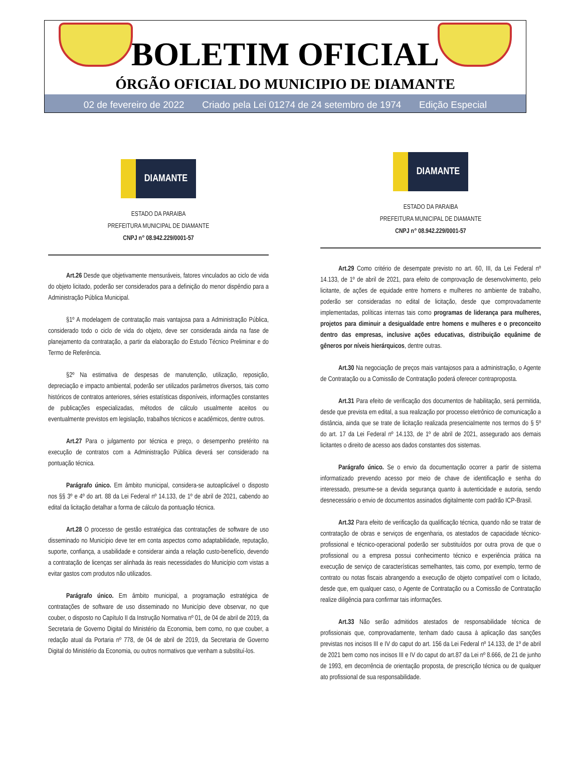BOLETIM OFICIAL
ÓRGÃO OFICIAL DO MUNICIPIO DE DIAMANTE
02 de fevereiro de 2022 Criado pela Lei 01274 de 24 setembro de 1974 Edição Especial
DIAMANTE
ESTADO DA PARAIBA
PREFEITURA MUNICIPAL DE DIAMANTE
CNPJ n° 08.942.229/0001-57
Art.26 Desde que objetivamente mensuráveis, fatores vinculados ao ciclo de vida do objeto licitado, poderão ser considerados para a definição do menor dispêndio para a Administração Pública Municipal.
§1º A modelagem de contratação mais vantajosa para a Administração Pública, considerado todo o ciclo de vida do objeto, deve ser considerada ainda na fase de planejamento da contratação, a partir da elaboração do Estudo Técnico Preliminar e do Termo de Referência.
§2º Na estimativa de despesas de manutenção, utilização, reposição, depreciação e impacto ambiental, poderão ser utilizados parâmetros diversos, tais como históricos de contratos anteriores, séries estatísticas disponíveis, informações constantes de publicações especializadas, métodos de cálculo usualmente aceitos ou eventualmente previstos em legislação, trabalhos técnicos e acadêmicos, dentre outros.
Art.27 Para o julgamento por técnica e preço, o desempenho pretérito na execução de contratos com a Administração Pública deverá ser considerado na pontuação técnica.
Parágrafo único. Em âmbito municipal, considera-se autoaplicável o disposto nos §§ 3º e 4º do art. 88 da Lei Federal nº 14.133, de 1º de abril de 2021, cabendo ao edital da licitação detalhar a forma de cálculo da pontuação técnica.
Art.28 O processo de gestão estratégica das contratações de software de uso disseminado no Município deve ter em conta aspectos como adaptabilidade, reputação, suporte, confiança, a usabilidade e considerar ainda a relação custo-benefício, devendo a contratação de licenças ser alinhada às reais necessidades do Município com vistas a evitar gastos com produtos não utilizados.
Parágrafo único. Em âmbito municipal, a programação estratégica de contratações de software de uso disseminado no Município deve observar, no que couber, o disposto no Capítulo II da Instrução Normativa nº 01, de 04 de abril de 2019, da Secretaria de Governo Digital do Ministério da Economia, bem como, no que couber, a redação atual da Portaria nº 778, de 04 de abril de 2019, da Secretaria de Governo Digital do Ministério da Economia, ou outros normativos que venham a substituí-los.
DIAMANTE
ESTADO DA PARAIBA
PREFEITURA MUNICIPAL DE DIAMANTE
CNPJ n° 08.942.229/0001-57
Art.29 Como critério de desempate previsto no art. 60, III, da Lei Federal nº 14.133, de 1º de abril de 2021, para efeito de comprovação de desenvolvimento, pelo licitante, de ações de equidade entre homens e mulheres no ambiente de trabalho, poderão ser consideradas no edital de licitação, desde que comprovadamente implementadas, políticas internas tais como programas de liderança para mulheres, projetos para diminuir a desigualdade entre homens e mulheres e o preconceito dentro das empresas, inclusive ações educativas, distribuição equânime de gêneros por níveis hierárquicos, dentre outras.
Art.30 Na negociação de preços mais vantajosos para a administração, o Agente de Contratação ou a Comissão de Contratação poderá oferecer contraproposta.
Art.31 Para efeito de verificação dos documentos de habilitação, será permitida, desde que prevista em edital, a sua realização por processo eletrônico de comunicação a distância, ainda que se trate de licitação realizada presencialmente nos termos do § 5º do art. 17 da Lei Federal nº 14.133, de 1º de abril de 2021, assegurado aos demais licitantes o direito de acesso aos dados constantes dos sistemas.
Parágrafo único. Se o envio da documentação ocorrer a partir de sistema informatizado prevendo acesso por meio de chave de identificação e senha do interessado, presume-se a devida segurança quanto à autenticidade e autoria, sendo desnecessário o envio de documentos assinados digitalmente com padrão ICP-Brasil.
Art.32 Para efeito de verificação da qualificação técnica, quando não se tratar de contratação de obras e serviços de engenharia, os atestados de capacidade técnico-profissional e técnico-operacional poderão ser substituídos por outra prova de que o profissional ou a empresa possui conhecimento técnico e experiência prática na execução de serviço de características semelhantes, tais como, por exemplo, termo de contrato ou notas fiscais abrangendo a execução de objeto compatível com o licitado, desde que, em qualquer caso, o Agente de Contratação ou a Comissão de Contratação realize diligência para confirmar tais informações.
Art.33 Não serão admitidos atestados de responsabilidade técnica de profissionais que, comprovadamente, tenham dado causa à aplicação das sanções previstas nos incisos III e IV do caput do art. 156 da Lei Federal nº 14.133, de 1º de abril de 2021 bem como nos incisos III e IV do caput do art.87 da Lei nº 8.666, de 21 de junho de 1993, em decorrência de orientação proposta, de prescrição técnica ou de qualquer ato profissional de sua responsabilidade.